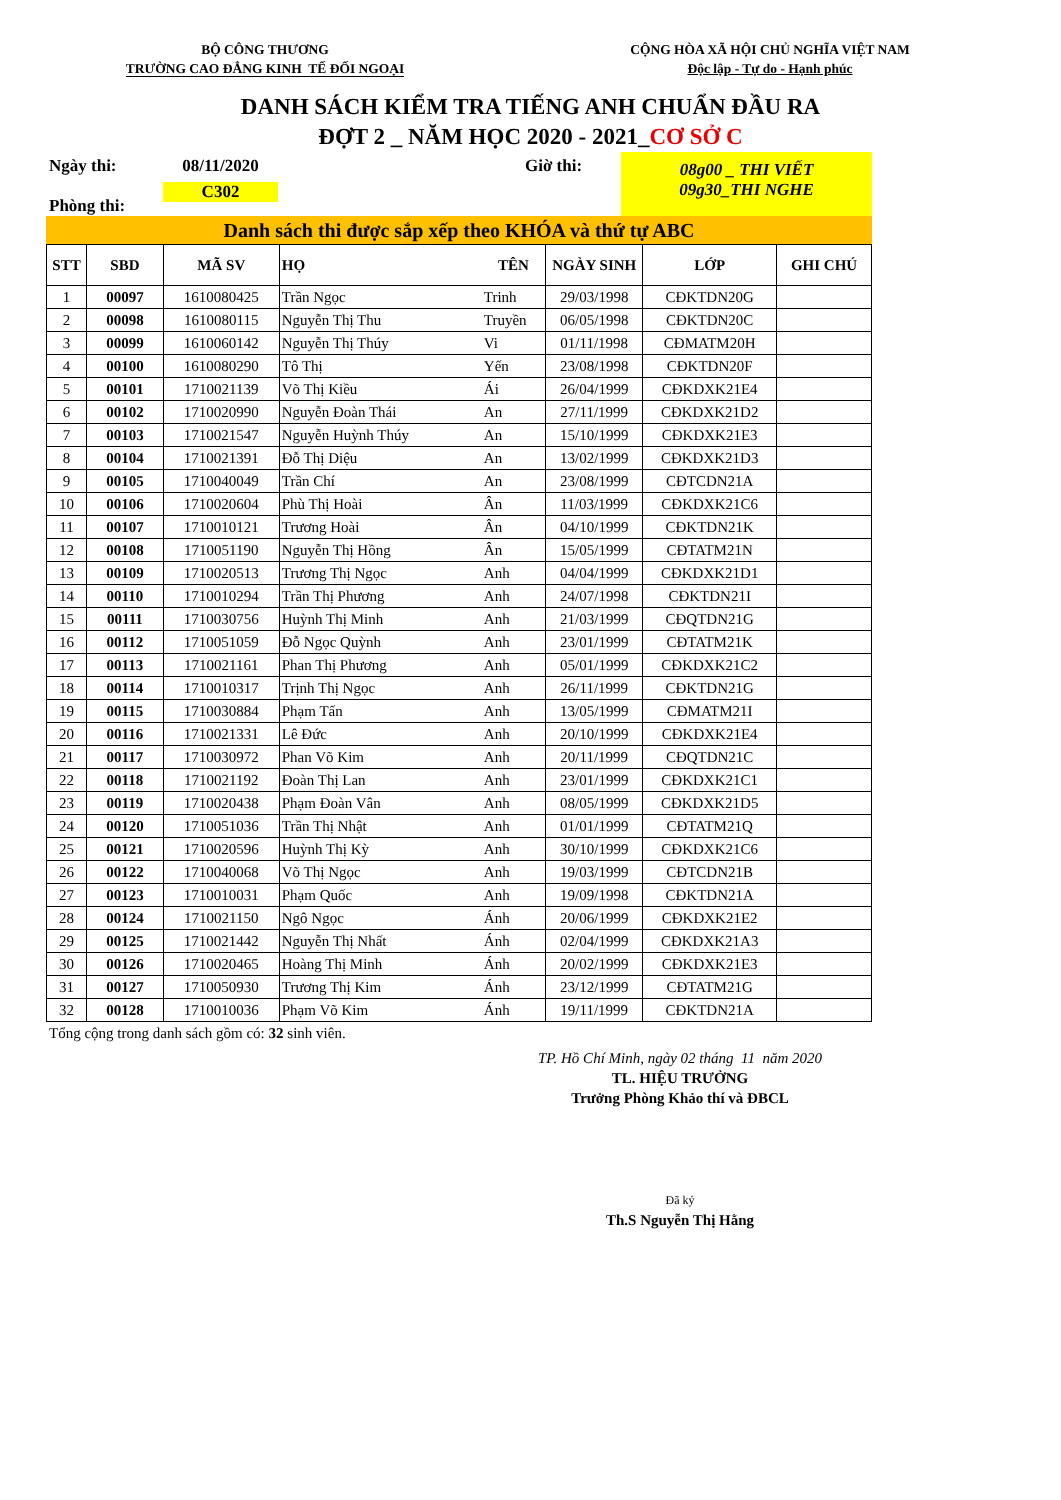BỘ CÔNG THƯƠNG
TRƯỜNG CAO ĐẲNG KINH TẾ ĐỐI NGOẠI
CỘNG HÒA XÃ HỘI CHỦ NGHĨA VIỆT NAM
Độc lập - Tự do - Hạnh phúc
DANH SÁCH KIỂM TRA TIẾNG ANH CHUẨN ĐẦU RA
ĐỢT 2 _ NĂM HỌC 2020 - 2021_CƠ SỞ C
Ngày thi:
Phòng thi:
08/11/2020
C302
Giờ thi:
08g00 _ THI VIẾT
09g30_THI NGHE
Danh sách thi được sắp xếp theo KHÓA và thứ tự ABC
| STT | SBD | MÃ SV | HỌ | TÊN | NGÀY SINH | LỚP | GHI CHÚ |
| --- | --- | --- | --- | --- | --- | --- | --- |
| 1 | 00097 | 1610080425 | Trần Ngọc | Trinh | 29/03/1998 | CĐKTDN20G | |
| 2 | 00098 | 1610080115 | Nguyễn Thị Thu | Truyền | 06/05/1998 | CĐKTDN20C | |
| 3 | 00099 | 1610060142 | Nguyễn Thị Thúy | Vi | 01/11/1998 | CĐMATM20H | |
| 4 | 00100 | 1610080290 | Tô Thị | Yến | 23/08/1998 | CĐKTDN20F | |
| 5 | 00101 | 1710021139 | Võ Thị Kiều | Ái | 26/04/1999 | CĐKDXK21E4 | |
| 6 | 00102 | 1710020990 | Nguyễn Đoàn Thái | An | 27/11/1999 | CĐKDXK21D2 | |
| 7 | 00103 | 1710021547 | Nguyễn Huỳnh Thúy | An | 15/10/1999 | CĐKDXK21E3 | |
| 8 | 00104 | 1710021391 | Đỗ Thị Diệu | An | 13/02/1999 | CĐKDXK21D3 | |
| 9 | 00105 | 1710040049 | Trần Chí | An | 23/08/1999 | CĐTCDN21A | |
| 10 | 00106 | 1710020604 | Phù Thị Hoài | Ân | 11/03/1999 | CĐKDXK21C6 | |
| 11 | 00107 | 1710010121 | Trương Hoài | Ân | 04/10/1999 | CĐKTDN21K | |
| 12 | 00108 | 1710051190 | Nguyễn Thị Hồng | Ân | 15/05/1999 | CĐTATM21N | |
| 13 | 00109 | 1710020513 | Trương Thị Ngọc | Anh | 04/04/1999 | CĐKDXK21D1 | |
| 14 | 00110 | 1710010294 | Trần Thị Phương | Anh | 24/07/1998 | CĐKTDN21I | |
| 15 | 00111 | 1710030756 | Huỳnh Thị Minh | Anh | 21/03/1999 | CĐQTDN21G | |
| 16 | 00112 | 1710051059 | Đỗ Ngọc Quỳnh | Anh | 23/01/1999 | CĐTATM21K | |
| 17 | 00113 | 1710021161 | Phan Thị Phương | Anh | 05/01/1999 | CĐKDXK21C2 | |
| 18 | 00114 | 1710010317 | Trịnh Thị Ngọc | Anh | 26/11/1999 | CĐKTDN21G | |
| 19 | 00115 | 1710030884 | Phạm Tấn | Anh | 13/05/1999 | CĐMATM21I | |
| 20 | 00116 | 1710021331 | Lê Đức | Anh | 20/10/1999 | CĐKDXK21E4 | |
| 21 | 00117 | 1710030972 | Phan Võ Kim | Anh | 20/11/1999 | CĐQTDN21C | |
| 22 | 00118 | 1710021192 | Đoàn Thị Lan | Anh | 23/01/1999 | CĐKDXK21C1 | |
| 23 | 00119 | 1710020438 | Phạm Đoàn Vân | Anh | 08/05/1999 | CĐKDXK21D5 | |
| 24 | 00120 | 1710051036 | Trần Thị Nhật | Anh | 01/01/1999 | CĐTATM21Q | |
| 25 | 00121 | 1710020596 | Huỳnh Thị Kỳ | Anh | 30/10/1999 | CĐKDXK21C6 | |
| 26 | 00122 | 1710040068 | Võ Thị Ngọc | Anh | 19/03/1999 | CĐTCDN21B | |
| 27 | 00123 | 1710010031 | Phạm Quốc | Anh | 19/09/1998 | CĐKTDN21A | |
| 28 | 00124 | 1710021150 | Ngô Ngọc | Ánh | 20/06/1999 | CĐKDXK21E2 | |
| 29 | 00125 | 1710021442 | Nguyễn Thị Nhất | Ánh | 02/04/1999 | CĐKDXK21A3 | |
| 30 | 00126 | 1710020465 | Hoàng Thị Minh | Ánh | 20/02/1999 | CĐKDXK21E3 | |
| 31 | 00127 | 1710050930 | Trương Thị Kim | Ánh | 23/12/1999 | CĐTATM21G | |
| 32 | 00128 | 1710010036 | Phạm Võ Kim | Ánh | 19/11/1999 | CĐKTDN21A | |
Tổng cộng trong danh sách gồm có: 32 sinh viên.
TP. Hồ Chí Minh, ngày 02 tháng 11 năm 2020
TL. HIỆU TRƯỞNG
Trưởng Phòng Khảo thí và ĐBCL
Đã ký
Th.S Nguyễn Thị Hằng